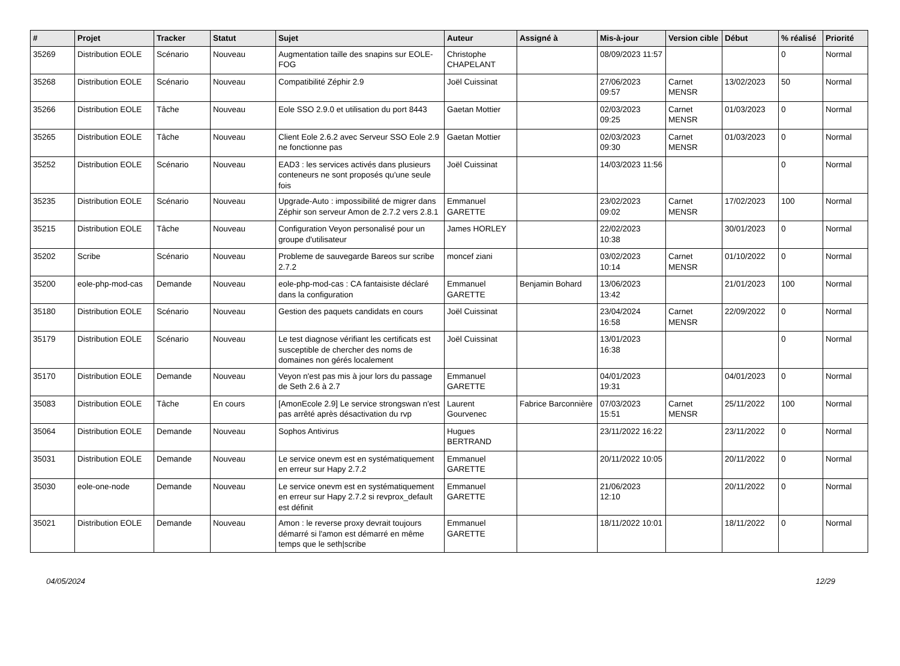| # | Projet | Tracker | Statut | Sujet | Auteur | Assigné à | Mis-à-jour | Version cible | Début | % réalisé | Priorité |
| --- | --- | --- | --- | --- | --- | --- | --- | --- | --- | --- | --- |
| 35269 | Distribution EOLE | Scénario | Nouveau | Augmentation taille des snapins sur EOLE-FOG | Christophe CHAPELANT | | 08/09/2023 11:57 | | | 0 | Normal |
| 35268 | Distribution EOLE | Scénario | Nouveau | Compatibilité Zéphir 2.9 | Joël Cuissinat | | 27/06/2023 09:57 | Carnet MENSR | 13/02/2023 | 50 | Normal |
| 35266 | Distribution EOLE | Tâche | Nouveau | Eole SSO 2.9.0 et utilisation du port 8443 | Gaetan Mottier | | 02/03/2023 09:25 | Carnet MENSR | 01/03/2023 | 0 | Normal |
| 35265 | Distribution EOLE | Tâche | Nouveau | Client Eole 2.6.2 avec Serveur SSO Eole 2.9 ne fonctionne pas | Gaetan Mottier | | 02/03/2023 09:30 | Carnet MENSR | 01/03/2023 | 0 | Normal |
| 35252 | Distribution EOLE | Scénario | Nouveau | EAD3 : les services activés dans plusieurs conteneurs ne sont proposés qu'une seule fois | Joël Cuissinat | | 14/03/2023 11:56 | | | 0 | Normal |
| 35235 | Distribution EOLE | Scénario | Nouveau | Upgrade-Auto : impossibilité de migrer dans Zéphir son serveur Amon de 2.7.2 vers 2.8.1 | Emmanuel GARETTE | | 23/02/2023 09:02 | Carnet MENSR | 17/02/2023 | 100 | Normal |
| 35215 | Distribution EOLE | Tâche | Nouveau | Configuration Veyon personalisé pour un groupe d'utilisateur | James HORLEY | | 22/02/2023 10:38 | | 30/01/2023 | 0 | Normal |
| 35202 | Scribe | Scénario | Nouveau | Probleme de sauvegarde Bareos sur scribe 2.7.2 | moncef ziani | | 03/02/2023 10:14 | Carnet MENSR | 01/10/2022 | 0 | Normal |
| 35200 | eole-php-mod-cas | Demande | Nouveau | eole-php-mod-cas : CA fantaisiste déclaré dans la configuration | Emmanuel GARETTE | Benjamin Bohard | 13/06/2023 13:42 | | 21/01/2023 | 100 | Normal |
| 35180 | Distribution EOLE | Scénario | Nouveau | Gestion des paquets candidats en cours | Joël Cuissinat | | 23/04/2024 16:58 | Carnet MENSR | 22/09/2022 | 0 | Normal |
| 35179 | Distribution EOLE | Scénario | Nouveau | Le test diagnose vérifiant les certificats est susceptible de chercher des noms de domaines non gérés localement | Joël Cuissinat | | 13/01/2023 16:38 | | | 0 | Normal |
| 35170 | Distribution EOLE | Demande | Nouveau | Veyon n'est pas mis à jour lors du passage de Seth 2.6 à 2.7 | Emmanuel GARETTE | | 04/01/2023 19:31 | | 04/01/2023 | 0 | Normal |
| 35083 | Distribution EOLE | Tâche | En cours | [AmonEcole 2.9] Le service strongswan n'est pas arrêté après désactivation du rvp | Laurent Gourvenec | Fabrice Barconnière | 07/03/2023 15:51 | Carnet MENSR | 25/11/2022 | 100 | Normal |
| 35064 | Distribution EOLE | Demande | Nouveau | Sophos Antivirus | Hugues BERTRAND | | 23/11/2022 16:22 | | 23/11/2022 | 0 | Normal |
| 35031 | Distribution EOLE | Demande | Nouveau | Le service onevm est en systématiquement en erreur sur Hapy 2.7.2 | Emmanuel GARETTE | | 20/11/2022 10:05 | | 20/11/2022 | 0 | Normal |
| 35030 | eole-one-node | Demande | Nouveau | Le service onevm est en systématiquement en erreur sur Hapy 2.7.2 si revprox_default est définit | Emmanuel GARETTE | | 21/06/2023 12:10 | | 20/11/2022 | 0 | Normal |
| 35021 | Distribution EOLE | Demande | Nouveau | Amon : le reverse proxy devrait toujours démarré si l'amon est démarré en même temps que le seth/scribe | Emmanuel GARETTE | | 18/11/2022 10:01 | | 18/11/2022 | 0 | Normal |
04/05/2024 12/29